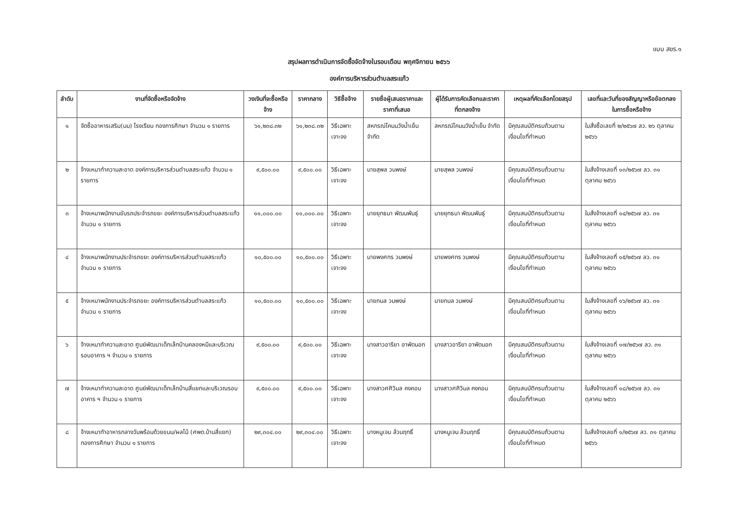แบบ สขร.๑
สรุปผลการดำเนินการจัดซื้อจัดจ้างในรอบเดือน พฤศจิกายน ๒๕๖๖
องค์การบริหารส่วนตำบลสระแก้ว
| ลำดับ | งานที่จัดซื้อหรือจัดจ้าง | วงเงินที่จะซื้อหรือจ้าง | ราคากลาง | วิธีซื้อจ้าง | รายชื่อผู้เสนอราคาและราคาที่เสนอ | ผู้ได้รับการคัดเลือกและราคาที่ตกลงจ้าง | เหตุผลที่คัดเลือกโดยสรุป | เลขที่และวันที่ของสัญญาหรือข้อตกลงในการซื้อหรือจ้าง |
| --- | --- | --- | --- | --- | --- | --- | --- | --- |
| ๑ | จัดซื้ออาหารเสริม(นม) โรงเรียน กองการศึกษา จำนวน ๑ รายการ | ๖๑,๒๓๘.๓๒ | ๖๑,๒๓๘.๓๒ | วิธีเฉพาะเจาะจง | สหกรณ์โคนมวังน้ำเย็น จำกัด | สหกรณ์โคนมวังน้ำเย็น จำกัด | มีคุณสมบัติครบถ้วนตามเงื่อนไขที่กำหนด | ใบสั่งซื้อเลขที่ ๒/๒๕๖๗ ลว. ๒๖ ตุลาคม ๒๕๖๖ |
| ๒ | จ้างเหมาทำความสะอาด องค์การบริหารส่วนตำบลสระแก้ว จำนวน ๑ รายการ | ๙,๕๐๐.๐๐ | ๙,๕๐๐.๐๐ | วิธีเฉพาะเจาะจง | นายสุพล วนพงษ์ | นายสุพล วนพงษ์ | มีคุณสมบัติครบถ้วนตามเงื่อนไขที่กำหนด | ใบสั่งจ้างเลขที่ ๑๓/๒๕๖๗ ลว. ๓๑ ตุลาคม ๒๕๖๖ |
| ๓ | จ้างเหมาพนักงานขับรถประจำรถขยะ องค์การบริหารส่วนตำบลสระแก้ว จำนวน ๑ รายการ | ๑๑,๐๐๐.๐๐ | ๑๑,๐๐๐.๐๐ | วิธีเฉพาะเจาะจง | นายยุทธนา พัฒนพันธุ์ | นายยุทธนา พัฒนพันธุ์ | มีคุณสมบัติครบถ้วนตามเงื่อนไขที่กำหนด | ใบสั่งจ้างเลขที่ ๑๔/๒๕๖๗ ลว. ๓๑ ตุลาคม ๒๕๖๖ |
| ๔ | จ้างเหมาพนักงานประจำรถขยะ องค์การบริหารส่วนตำบลสระแก้ว จำนวน ๑ รายการ | ๑๐,๕๐๐.๐๐ | ๑๐,๕๐๐.๐๐ | วิธีเฉพาะเจาะจง | นายพงศกร วนพงษ์ | นายพงศกร วนพงษ์ | มีคุณสมบัติครบถ้วนตามเงื่อนไขที่กำหนด | ใบสั่งจ้างเลขที่ ๑๕/๒๕๖๗ ลว. ๓๑ ตุลาคม ๒๕๖๖ |
| ๕ | จ้างเหมาพนักงานประจำรถขยะ องค์การบริหารส่วนตำบลสระแก้ว จำนวน ๑ รายการ | ๑๐,๕๐๐.๐๐ | ๑๐,๕๐๐.๐๐ | วิธีเฉพาะเจาะจง | นายกมล วนพงษ์ | นายกมล วนพงษ์ | มีคุณสมบัติครบถ้วนตามเงื่อนไขที่กำหนด | ใบสั่งจ้างเลขที่ ๑๖/๒๕๖๗ ลว. ๓๑ ตุลาคม ๒๕๖๖ |
| ๖ | จ้างเหมาทำความสะอาด ศูนย์พัฒนาเด็กเล็กบ้านคลองหมีและบริเวณรอบอาคาร ฯ จำนวน ๑ รายการ | ๙,๕๐๐.๐๐ | ๙,๕๐๐.๐๐ | วิธีเฉพาะเจาะจง | นางสาวอารียา อาพัดนอก | นางสาวอารียา อาพัดนอก | มีคุณสมบัติครบถ้วนตามเงื่อนไขที่กำหนด | ใบสั่งจ้างเลขที่ ๑๗/๒๕๖๗ ลว. ๓๑ ตุลาคม ๒๕๖๖ |
| ๗ | จ้างเหมาทำความสะอาด ศูนย์พัฒนาเด็กเล็กบ้านสี่แยกและบริเวณรอบอาคาร ฯ จำนวน ๑ รายการ | ๙,๕๐๐.๐๐ | ๙,๕๐๐.๐๐ | วิธีเฉพาะเจาะจง | นางสาวศศิวิมล คงคอน | นางสาวศศิวิมล คงคอน | มีคุณสมบัติครบถ้วนตามเงื่อนไขที่กำหนด | ใบสั่งจ้างเลขที่ ๑๘/๒๕๖๗ ลว. ๓๑ ตุลาคม ๒๕๖๖ |
| ๘ | จ้างเหมาทำอาหารกลางวันพร้อมด้วยขนม/ผลไม้ (ศพด.บ้านสี่แยก) กองการศึกษา จำนวน ๑ รายการ | ๒๙,๓๐๔.๐๐ | ๒๙,๓๐๔.๐๐ | วิธีเฉพาะเจาะจง | นางหนูเจน ล้วนฤทธิ์ | นางหนูเจน ล้วนฤทธิ์ | มีคุณสมบัติครบถ้วนตามเงื่อนไขที่กำหนด | ใบสั่งจ้างเลขที่ ๑/๒๕๖๗ ลว. ๓๑ ตุลาคม ๒๕๖๖ |